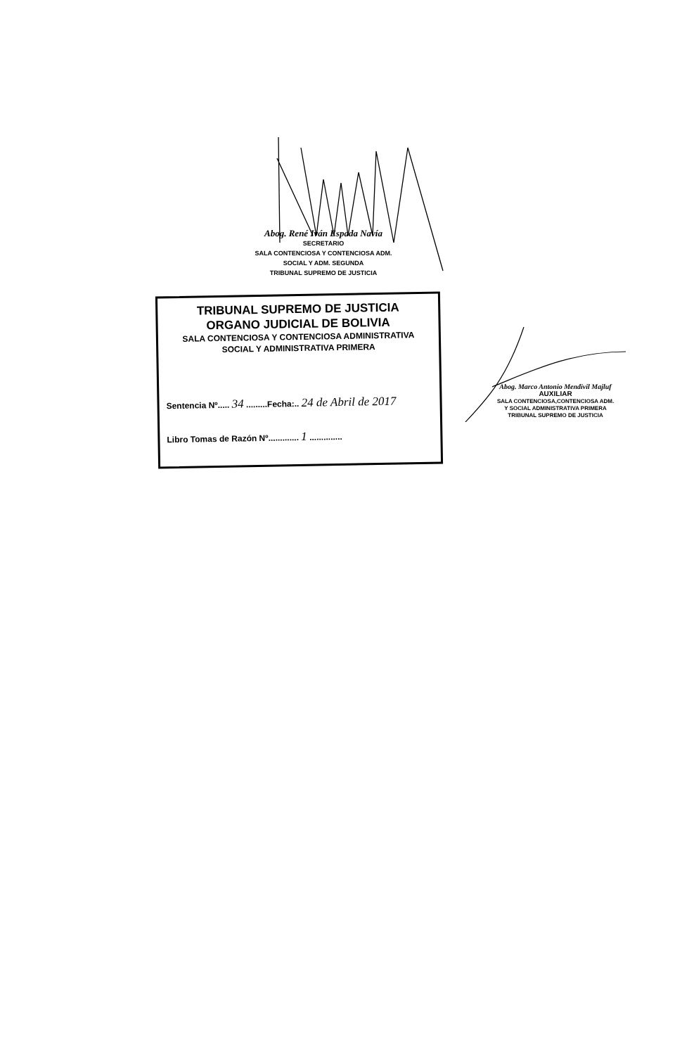Abog. René Iván Espada Navía
SECRETARIO
SALA CONTENCIOSA Y CONTENCIOSA ADM.
SOCIAL Y ADM. SEGUNDA
TRIBUNAL SUPREMO DE JUSTICIA
TRIBUNAL SUPREMO DE JUSTICIA
ORGANO JUDICIAL DE BOLIVIA
SALA CONTENCIOSA Y CONTENCIOSA ADMINISTRATIVA
SOCIAL Y ADMINISTRATIVA PRIMERA
Sentencia Nº..... 34 .........Fecha:.. 24 de Abril de 2017
Libro Tomas de Razón Nº............. 1 ..............
Abog. Marco Antonio Mendivil Majluf
AUXILIAR
SALA CONTENCIOSA,CONTENCIOSA ADM.
Y SOCIAL ADMINISTRATIVA PRIMERA
TRIBUNAL SUPREMO DE JUSTICIA